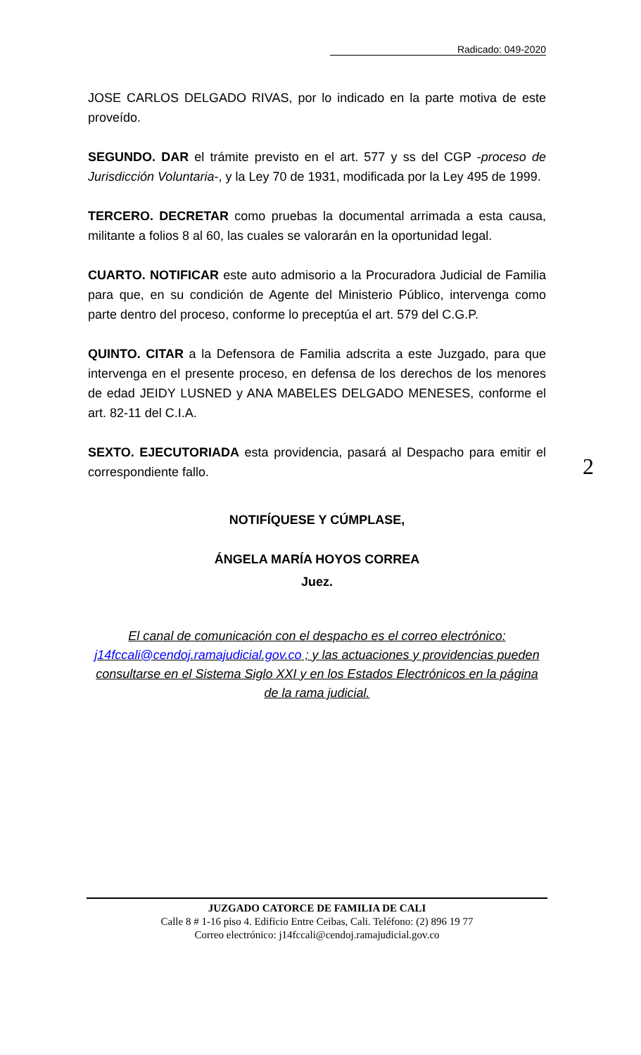Radicado: 049-2020
JOSE CARLOS DELGADO RIVAS, por lo indicado en la parte motiva de este proveído.
SEGUNDO. DAR el trámite previsto en el art. 577 y ss del CGP -proceso de Jurisdicción Voluntaria-, y la Ley 70 de 1931, modificada por la Ley 495 de 1999.
TERCERO. DECRETAR como pruebas la documental arrimada a esta causa, militante a folios 8 al 60, las cuales se valorarán en la oportunidad legal.
CUARTO. NOTIFICAR este auto admisorio a la Procuradora Judicial de Familia para que, en su condición de Agente del Ministerio Público, intervenga como parte dentro del proceso, conforme lo preceptúa el art. 579 del C.G.P.
QUINTO. CITAR a la Defensora de Familia adscrita a este Juzgado, para que intervenga en el presente proceso, en defensa de los derechos de los menores de edad JEIDY LUSNED y ANA MABELES DELGADO MENESES, conforme el art. 82-11 del C.I.A.
SEXTO. EJECUTORIADA esta providencia, pasará al Despacho para emitir el correspondiente fallo.
NOTIFÍQUESE Y CÚMPLASE,
ÁNGELA MARÍA HOYOS CORREA
Juez.
El canal de comunicación con el despacho es el correo electrónico: j14fccali@cendoj.ramajudicial.gov.co ; y las actuaciones y providencias pueden consultarse en el Sistema Siglo XXI y en los Estados Electrónicos en la página de la rama judicial.
2
JUZGADO CATORCE DE FAMILIA DE CALI
Calle 8 # 1-16 piso 4. Edificio Entre Ceibas, Cali. Teléfono: (2) 896 19 77
Correo electrónico: j14fccali@cendoj.ramajudicial.gov.co